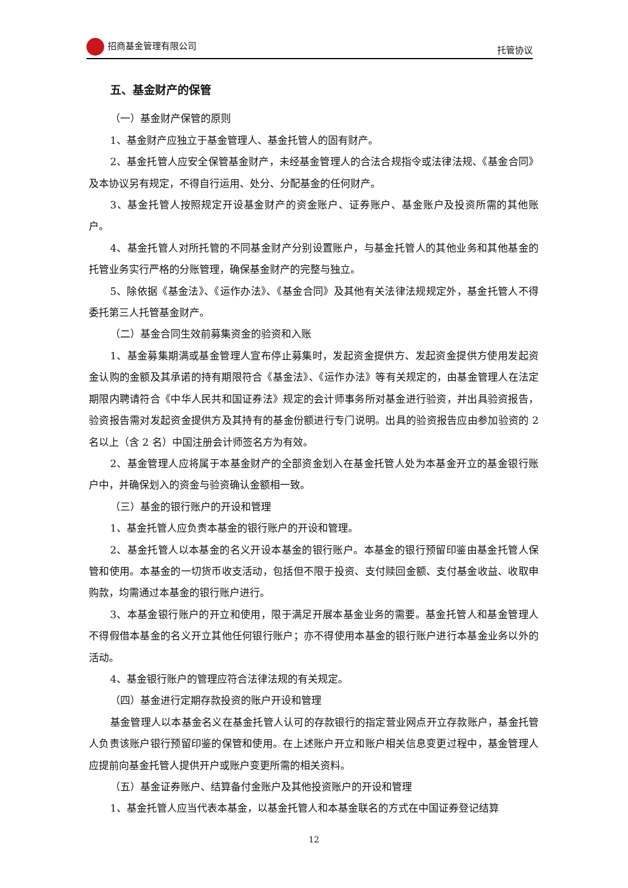招商基金管理有限公司 托管协议
五、基金财产的保管
（一）基金财产保管的原则
1、基金财产应独立于基金管理人、基金托管人的固有财产。
2、基金托管人应安全保管基金财产，未经基金管理人的合法合规指令或法律法规、《基金合同》及本协议另有规定，不得自行运用、处分、分配基金的任何财产。
3、基金托管人按照规定开设基金财产的资金账户、证券账户、基金账户及投资所需的其他账户。
4、基金托管人对所托管的不同基金财产分别设置账户，与基金托管人的其他业务和其他基金的托管业务实行严格的分账管理，确保基金财产的完整与独立。
5、除依据《基金法》、《运作办法》、《基金合同》及其他有关法律法规规定外，基金托管人不得委托第三人托管基金财产。
（二）基金合同生效前募集资金的验资和入账
1、基金募集期满或基金管理人宣布停止募集时，发起资金提供方、发起资金提供方使用发起资金认购的金额及其承诺的持有期限符合《基金法》、《运作办法》等有关规定的，由基金管理人在法定期限内聘请符合《中华人民共和国证券法》规定的会计师事务所对基金进行验资，并出具验资报告，验资报告需对发起资金提供方及其持有的基金份额进行专门说明。出具的验资报告应由参加验资的 2 名以上（含 2 名）中国注册会计师签名方为有效。
2、基金管理人应将属于本基金财产的全部资金划入在基金托管人处为本基金开立的基金银行账户中，并确保划入的资金与验资确认金额相一致。
（三）基金的银行账户的开设和管理
1、基金托管人应负责本基金的银行账户的开设和管理。
2、基金托管人以本基金的名义开设本基金的银行账户。本基金的银行预留印鉴由基金托管人保管和使用。本基金的一切货币收支活动，包括但不限于投资、支付赎回金额、支付基金收益、收取申购款，均需通过本基金的银行账户进行。
3、本基金银行账户的开立和使用，限于满足开展本基金业务的需要。基金托管人和基金管理人不得假借本基金的名义开立其他任何银行账户；亦不得使用本基金的银行账户进行本基金业务以外的活动。
4、基金银行账户的管理应符合法律法规的有关规定。
（四）基金进行定期存款投资的账户开设和管理
基金管理人以本基金名义在基金托管人认可的存款银行的指定营业网点开立存款账户，基金托管人负责该账户银行预留印鉴的保管和使用。在上述账户开立和账户相关信息变更过程中，基金管理人应提前向基金托管人提供开户或账户变更所需的相关资料。
（五）基金证券账户、结算备付金账户及其他投资账户的开设和管理
1、基金托管人应当代表本基金，以基金托管人和本基金联名的方式在中国证券登记结算
12